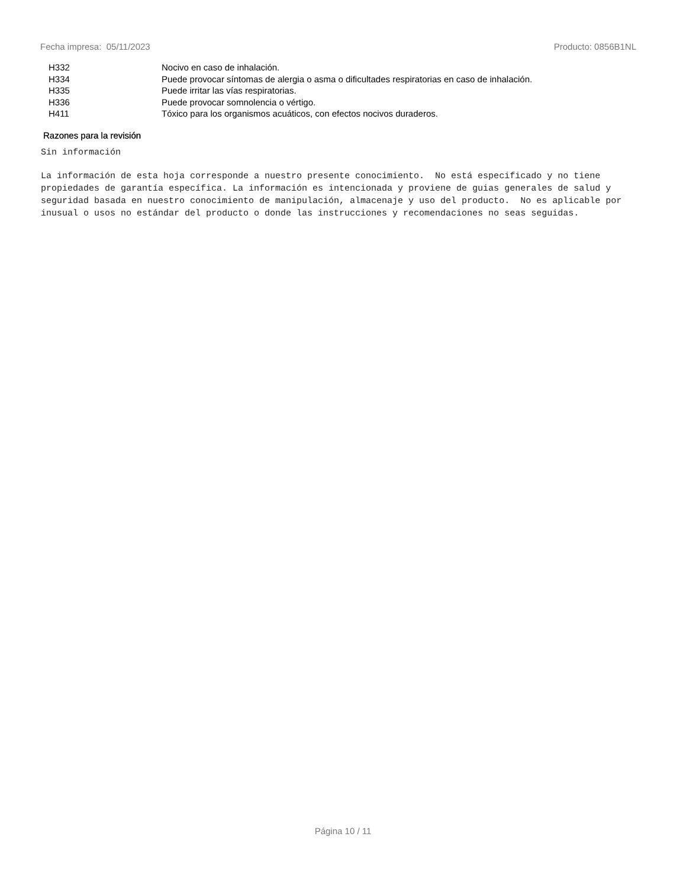Fecha impresa: 05/11/2023 Producto: 0856B1NL
| H332 | Nocivo en caso de inhalación. |
| H334 | Puede provocar síntomas de alergia o asma o dificultades respiratorias en caso de inhalación. |
| H335 | Puede irritar las vías respiratorias. |
| H336 | Puede provocar somnolencia o vértigo. |
| H411 | Tóxico para los organismos acuáticos, con efectos nocivos duraderos. |
Razones para la revisión
Sin información
La información de esta hoja corresponde a nuestro presente conocimiento. No está especificado y no tiene propiedades de garantía específica. La información es intencionada y proviene de guias generales de salud y seguridad basada en nuestro conocimiento de manipulación, almacenaje y uso del producto. No es aplicable por inusual o usos no estándar del producto o donde las instrucciones y recomendaciones no seas seguidas.
Página 10 / 11